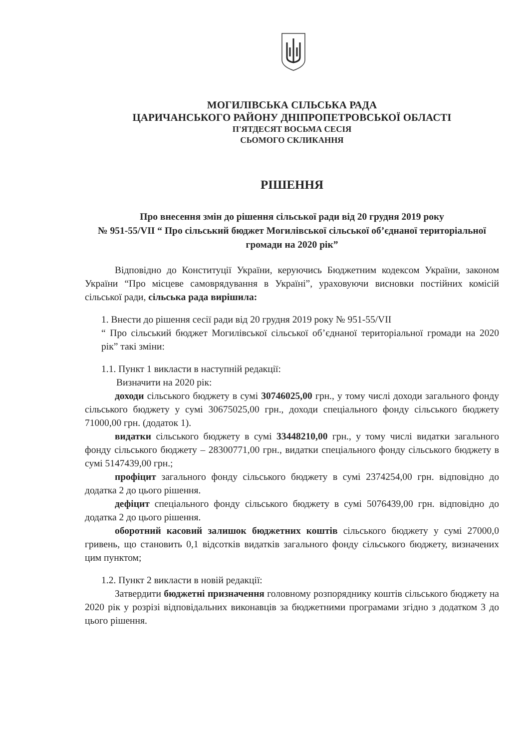МОГИЛІВСЬКА СІЛЬСЬКА РАДА
ЦАРИЧАНСЬКОГО РАЙОНУ ДНІПРОПЕТРОВСЬКОЇ ОБЛАСТІ
П'ЯТДЕСЯТ ВОСЬМА СЕСІЯ
СЬОМОГО СКЛИКАННЯ
РІШЕННЯ
Про внесення змін до рішення сільської ради від 20 грудня 2019 року
№ 951-55/VII “ Про сільський бюджет Могилівської сільської об’єднаної територіальної громади на 2020 рік”
Відповідно до Конституції України, керуючись Бюджетним кодексом України, законом України “Про місцеве самоврядування в Україні”, ураховуючи висновки постійних комісій сільської ради, сільська рада вирішила:
1. Внести до рішення сесії ради від 20 грудня 2019 року № 951-55/VII
“ Про сільський бюджет Могилівської сільської об’єднаної територіальної громади на 2020 рік” такі зміни:
1.1. Пункт 1 викласти в наступній редакції:
Визначити на 2020 рік:
доходи сільського бюджету в сумі 30746025,00 грн., у тому числі доходи загального фонду сільського бюджету у сумі 30675025,00 грн., доходи спеціального фонду сільського бюджету 71000,00 грн. (додаток 1).
видатки сільського бюджету в сумі 33448210,00 грн., у тому числі видатки загального фонду сільського бюджету – 28300771,00 грн., видатки спеціального фонду сільського бюджету в сумі 5147439,00 грн.;
профіцит загального фонду сільського бюджету в сумі 2374254,00 грн. відповідно до додатка 2 до цього рішення.
дефіцит спеціального фонду сільського бюджету в сумі 5076439,00 грн. відповідно до додатка 2 до цього рішення.
оборотний касовий залишок бюджетних коштів сільського бюджету у сумі 27000,0 гривень, що становить 0,1 відсотків видатків загального фонду сільського бюджету, визначених цим пунктом;
1.2. Пункт 2 викласти в новій редакції:
Затвердити бюджетні призначення головному розпоряднику коштів сільського бюджету на 2020 рік у розрізі відповідальних виконавців за бюджетними програмами згідно з додатком 3 до цього рішення.